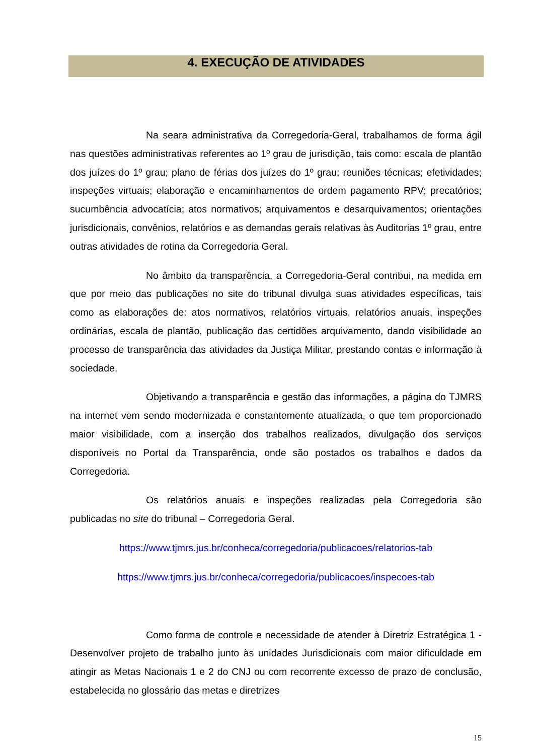4. EXECUÇÃO DE ATIVIDADES
Na seara administrativa da Corregedoria-Geral, trabalhamos de forma ágil nas questões administrativas referentes ao 1º grau de jurisdição, tais como: escala de plantão dos juízes do 1º grau; plano de férias dos juízes do 1º grau; reuniões técnicas; efetividades; inspeções virtuais; elaboração e encaminhamentos de ordem pagamento RPV; precatórios; sucumbência advocatícia; atos normativos; arquivamentos e desarquivamentos; orientações jurisdicionais, convênios, relatórios e as demandas gerais relativas às Auditorias 1º grau, entre outras atividades de rotina da Corregedoria Geral.
No âmbito da transparência, a Corregedoria-Geral contribui, na medida em que por meio das publicações no site do tribunal divulga suas atividades específicas, tais como as elaborações de: atos normativos, relatórios virtuais, relatórios anuais, inspeções ordinárias, escala de plantão, publicação das certidões arquivamento, dando visibilidade ao processo de transparência das atividades da Justiça Militar, prestando contas e informação à sociedade.
Objetivando a transparência e gestão das informações, a página do TJMRS na internet vem sendo modernizada e constantemente atualizada, o que tem proporcionado maior visibilidade, com a inserção dos trabalhos realizados, divulgação dos serviços disponíveis no Portal da Transparência, onde são postados os trabalhos e dados da Corregedoria.
Os relatórios anuais e inspeções realizadas pela Corregedoria são publicadas no site do tribunal – Corregedoria Geral.
https://www.tjmrs.jus.br/conheca/corregedoria/publicacoes/relatorios-tab
https://www.tjmrs.jus.br/conheca/corregedoria/publicacoes/inspecoes-tab
Como forma de controle e necessidade de atender à Diretriz Estratégica 1 - Desenvolver projeto de trabalho junto às unidades Jurisdicionais com maior dificuldade em atingir as Metas Nacionais 1 e 2 do CNJ ou com recorrente excesso de prazo de conclusão, estabelecida no glossário das metas e diretrizes
15